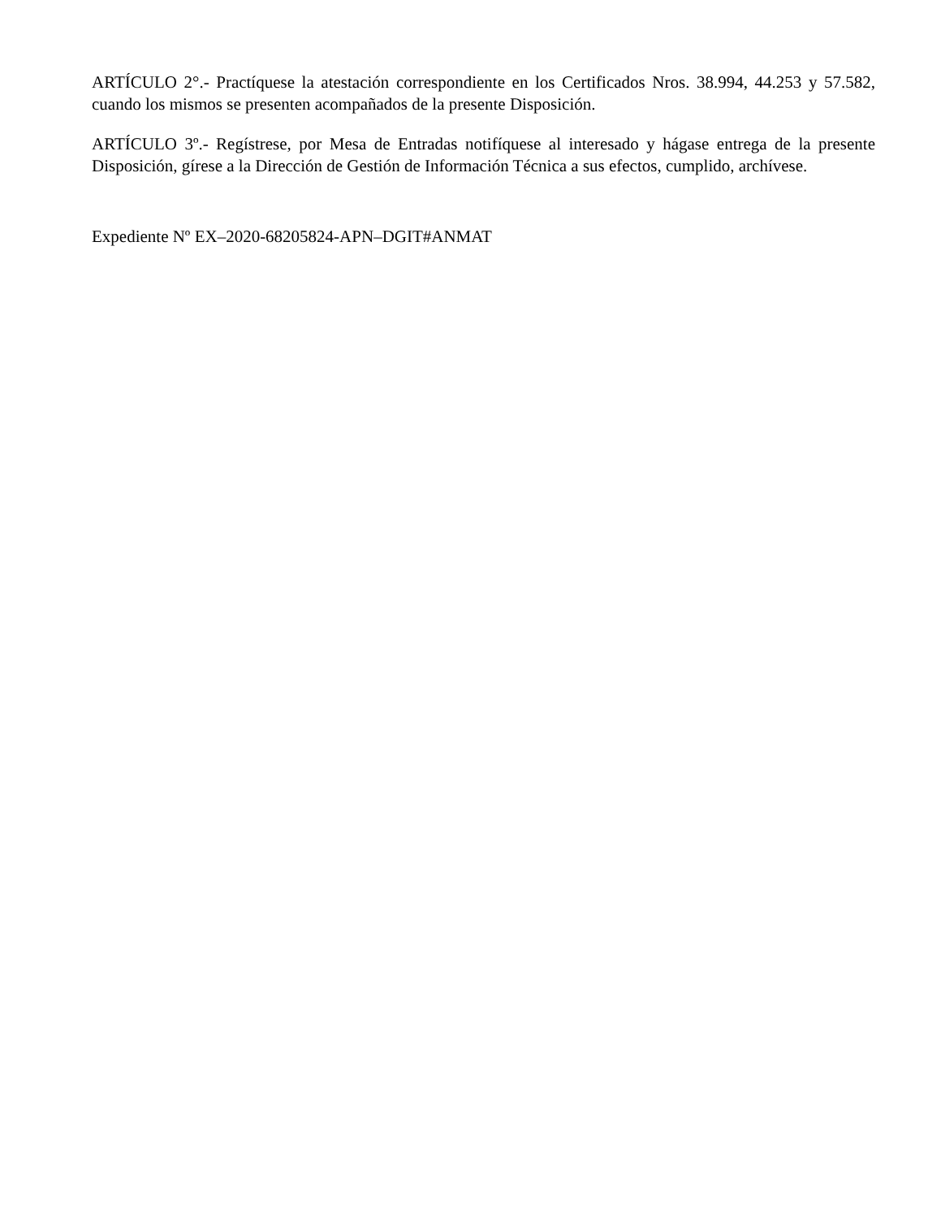ARTÍCULO 2°.- Practíquese la atestación correspondiente en los Certificados Nros. 38.994, 44.253 y 57.582, cuando los mismos se presenten acompañados de la presente Disposición.
ARTÍCULO 3º.- Regístrese, por Mesa de Entradas notifíquese al interesado y hágase entrega de la presente Disposición, gírese a la Dirección de Gestión de Información Técnica a sus efectos, cumplido, archívese.
Expediente Nº EX–2020-68205824-APN–DGIT#ANMAT